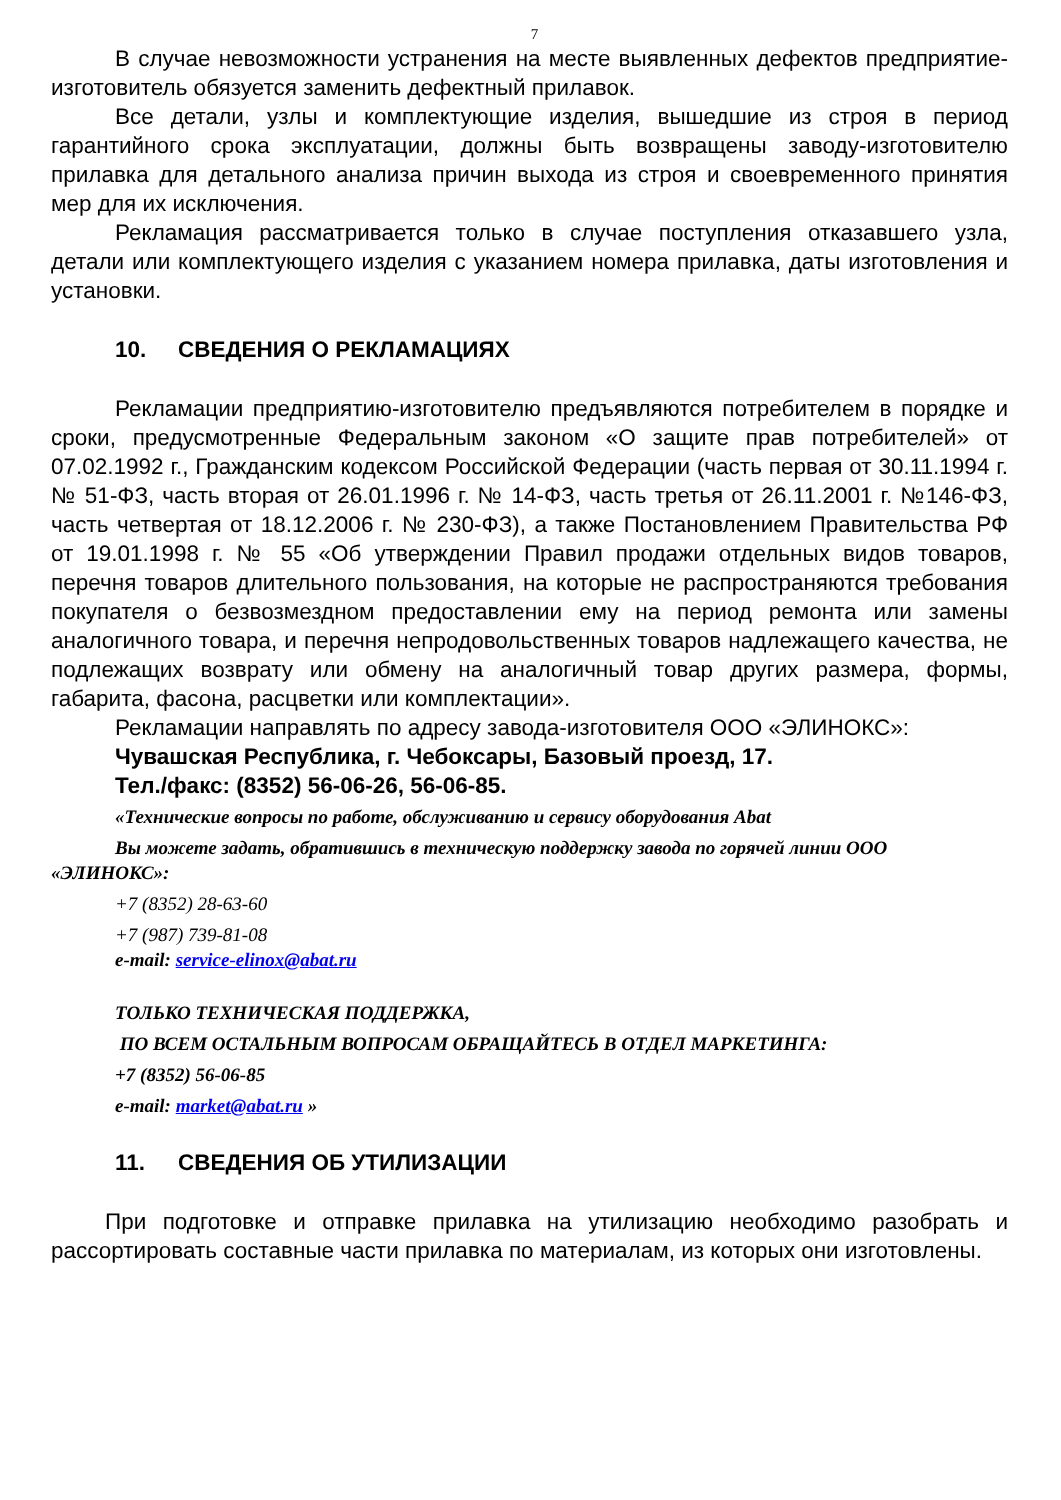7
В случае невозможности устранения на месте выявленных дефектов предприятие-изготовитель обязуется заменить дефектный прилавок.
Все детали, узлы и комплектующие изделия, вышедшие из строя в период гарантийного срока эксплуатации, должны быть возвращены заводу-изготовителю прилавка для детального анализа причин выхода из строя и своевременного принятия мер для их исключения.
Рекламация рассматривается только в случае поступления отказавшего узла, детали или комплектующего изделия с указанием номера прилавка, даты изготовления и установки.
10. СВЕДЕНИЯ О РЕКЛАМАЦИЯХ
Рекламации предприятию-изготовителю предъявляются потребителем в порядке и сроки, предусмотренные Федеральным законом «О защите прав потребителей» от 07.02.1992 г., Гражданским кодексом Российской Федерации (часть первая от 30.11.1994 г. № 51-ФЗ, часть вторая от 26.01.1996 г. № 14-ФЗ, часть третья от 26.11.2001 г. №146-ФЗ, часть четвертая от 18.12.2006 г. № 230-ФЗ), а также Постановлением Правительства РФ от 19.01.1998 г. № 55 «Об утверждении Правил продажи отдельных видов товаров, перечня товаров длительного пользования, на которые не распространяются требования покупателя о безвозмездном предоставлении ему на период ремонта или замены аналогичного товара, и перечня непродовольственных товаров надлежащего качества, не подлежащих возврату или обмену на аналогичный товар других размера, формы, габарита, фасона, расцветки или комплектации».
Рекламации направлять по адресу завода-изготовителя ООО «ЭЛИНОКС»:
Чувашская Республика, г. Чебоксары, Базовый проезд, 17.
Тел./факс: (8352) 56-06-26, 56-06-85.
«Технические вопросы по работе, обслуживанию и сервису оборудования Abat
Вы можете задать, обратившись в техническую поддержку завода по горячей линии ООО «ЭЛИНОКС»:
+7 (8352) 28-63-60
+7 (987) 739-81-08
e-mail: service-elinox@abat.ru
ТОЛЬКО ТЕХНИЧЕСКАЯ ПОДДЕРЖКА,
ПО ВСЕМ ОСТАЛЬНЫМ ВОПРОСАМ ОБРАЩАЙТЕСЬ В ОТДЕЛ МАРКЕТИНГА:
+7 (8352) 56-06-85
e-mail: market@abat.ru »
11. СВЕДЕНИЯ ОБ УТИЛИЗАЦИИ
При подготовке и отправке прилавка на утилизацию необходимо разобрать и рассортировать составные части прилавка по материалам, из которых они изготовлены.